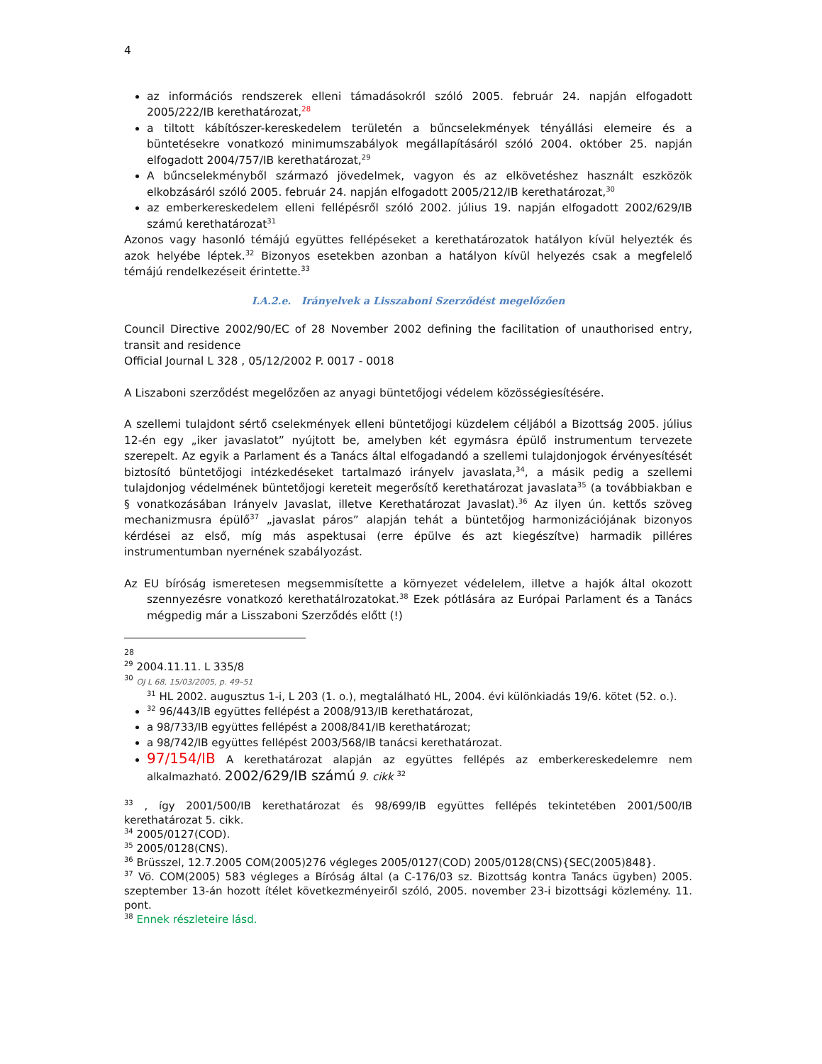4
az információs rendszerek elleni támadásokról szóló 2005. február 24. napján elfogadott 2005/222/IB kerethatározat,<sup>28</sup>
a tiltott kábítószer-kereskedelem területén a bűncselekmények tényállási elemeire és a büntetésekre vonatkozó minimumszabályok megállapításáról szóló 2004. október 25. napján elfogadott 2004/757/IB kerethatározat,<sup>29</sup>
A bűncselekményből származó jövedelmek, vagyon és az elkövetéshez használt eszközök elkobzásáról szóló 2005. február 24. napján elfogadott 2005/212/IB kerethatározat,<sup>30</sup>
az emberkereskedelem elleni fellépésről szóló 2002. július 19. napján elfogadott 2002/629/IB számú kerethatározat<sup>31</sup>
Azonos vagy hasonló témájú együttes fellépéseket a kerethatározatok hatályon kívül helyezték és azok helyébe léptek.<sup>32</sup> Bizonyos esetekben azonban a hatályon kívül helyezés csak a megfelelő témájú rendelkezéseit érintette.<sup>33</sup>
I.A.2.e. Irányelvek a Lisszaboni Szerződést megelőzően
Council Directive 2002/90/EC of 28 November 2002 defining the facilitation of unauthorised entry, transit and residence
Official Journal L 328 , 05/12/2002 P. 0017 - 0018
A Liszaboni szerződést megelőzően az anyagi büntetőjogi védelem közösségiesítésére.
A szellemi tulajdont sértő cselekmények elleni büntetőjogi küzdelem céljából a Bizottság 2005. július 12-én egy „iker javaslatot” nyújtott be, amelyben két egymásra épülő instrumentum tervezete szerepelt. Az egyik a Parlament és a Tanács által elfogadandó a szellemi tulajdonjogok érvényesítését biztosító büntetőjogi intézkedéseket tartalmazó irányelv javaslata,<sup>34</sup>, a másik pedig a szellemi tulajdonjog védelmének büntetőjogi kereteit megerősítő kerethatározat javaslata<sup>35</sup> (a továbbiakban e § vonatkozásában Irányelv Javaslat, illetve Kerethatározat Javaslat).<sup>36</sup> Az ilyen ún. kettős szöveg mechanizmusra épülő<sup>37</sup> „javaslat páros” alapján tehát a büntetőjog harmonizációjának bizonyos kérdései az első, míg más aspektusai (erre épülve és azt kiegészítve) harmadik pilléres instrumentumban nyernének szabályozást.
Az EU bíróság ismeretesen megsemmisítette a környezet védelelem, illetve a hajók által okozott szennyezésre vonatkozó kerethatálrozatokat.<sup>38</sup> Ezek pótlására az Európai Parlament és a Tanács mégpedig már a Lisszaboni Szerződés előtt (!)
28
<sup>29</sup> 2004.11.11. L 335/8
<sup>30</sup> OJ L 68, 15/03/2005, p. 49–51
<sup>31</sup> HL 2002. augusztus 1-i, L 203 (1. o.), megtalálható HL, 2004. évi különkiadás 19/6. kötet (52. o.).
<sup>32</sup> 96/443/IB együttes fellépést a 2008/913/IB kerethatározat,
a 98/733/IB együttes fellépést a 2008/841/IB kerethatározat;
a 98/742/IB együttes fellépést 2003/568/IB tanácsi kerethatározat.
97/154/IB A kerethatározat alapján az együttes fellépés az emberkereskedelemre nem alkalmazható. 2002/629/IB számú 9. cikk <sup>32</sup>
<sup>33</sup> , így 2001/500/IB kerethatározat és 98/699/IB együttes fellépés tekintetében 2001/500/IB kerethatározat 5. cikk.
<sup>34</sup> 2005/0127(COD).
<sup>35</sup> 2005/0128(CNS).
<sup>36</sup> Brüsszel, 12.7.2005 COM(2005)276 végleges 2005/0127(COD) 2005/0128(CNS){SEC(2005)848}.
<sup>37</sup> Vö. COM(2005) 583 végleges a Bíróság által (a C-176/03 sz. Bizottság kontra Tanács ügyben) 2005. szeptember 13-án hozott ítélet következményeiről szóló, 2005. november 23-i bizottsági közlemény. 11. pont.
<sup>38</sup> Ennek részleteire lásd.